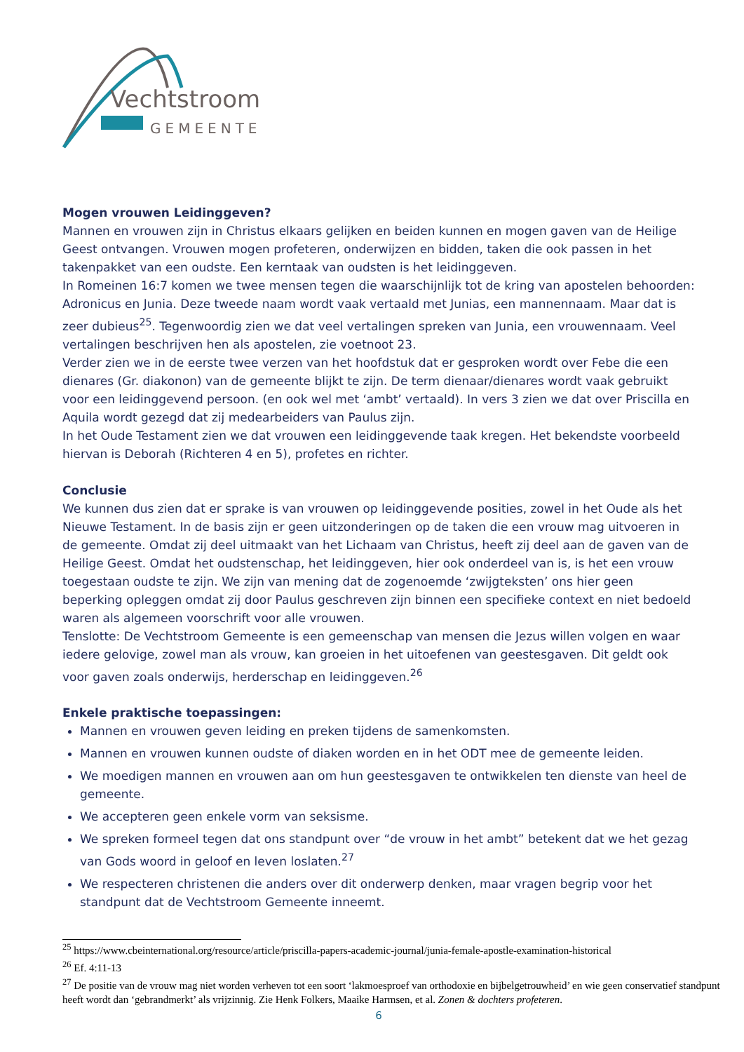Vechtstroom
GEMEENTE
Mogen vrouwen Leidinggeven?
Mannen en vrouwen zijn in Christus elkaars gelijken en beiden kunnen en mogen gaven van de Heilige Geest ontvangen. Vrouwen mogen profeteren, onderwijzen en bidden, taken die ook passen in het takenpakket van een oudste. Een kerntaak van oudsten is het leidinggeven.
In Romeinen 16:7 komen we twee mensen tegen die waarschijnlijk tot de kring van apostelen behoorden: Adronicus en Junia. Deze tweede naam wordt vaak vertaald met Junias, een mannennaam. Maar dat is zeer dubieus<sup>25</sup>. Tegenwoordig zien we dat veel vertalingen spreken van Junia, een vrouwennaam. Veel vertalingen beschrijven hen als apostelen, zie voetnoot 23.
Verder zien we in de eerste twee verzen van het hoofdstuk dat er gesproken wordt over Febe die een dienares (Gr. diakonon) van de gemeente blijkt te zijn. De term dienaar/dienares wordt vaak gebruikt voor een leidinggevend persoon. (en ook wel met ‘ambt’ vertaald). In vers 3 zien we dat over Priscilla en Aquila wordt gezegd dat zij medearbeiders van Paulus zijn.
In het Oude Testament zien we dat vrouwen een leidinggevende taak kregen. Het bekendste voorbeeld hiervan is Deborah (Richteren 4 en 5), profetes en richter.
Conclusie
We kunnen dus zien dat er sprake is van vrouwen op leidinggevende posities, zowel in het Oude als het Nieuwe Testament. In de basis zijn er geen uitzonderingen op de taken die een vrouw mag uitvoeren in de gemeente. Omdat zij deel uitmaakt van het Lichaam van Christus, heeft zij deel aan de gaven van de Heilige Geest. Omdat het oudstenschap, het leidinggeven, hier ook onderdeel van is, is het een vrouw toegestaan oudste te zijn. We zijn van mening dat de zogenoemde ‘zwijgteksten’ ons hier geen beperking opleggen omdat zij door Paulus geschreven zijn binnen een specifieke context en niet bedoeld waren als algemeen voorschrift voor alle vrouwen.
Tenslotte: De Vechtstroom Gemeente is een gemeenschap van mensen die Jezus willen volgen en waar iedere gelovige, zowel man als vrouw, kan groeien in het uitoefenen van geestesgaven. Dit geldt ook voor gaven zoals onderwijs, herderschap en leidinggeven.<sup>26</sup>
Enkele praktische toepassingen:
Mannen en vrouwen geven leiding en preken tijdens de samenkomsten.
Mannen en vrouwen kunnen oudste of diaken worden en in het ODT mee de gemeente leiden.
We moedigen mannen en vrouwen aan om hun geestesgaven te ontwikkelen ten dienste van heel de gemeente.
We accepteren geen enkele vorm van seksisme.
We spreken formeel tegen dat ons standpunt over “de vrouw in het ambt” betekent dat we het gezag van Gods woord in geloof en leven loslaten.<sup>27</sup>
We respecteren christenen die anders over dit onderwerp denken, maar vragen begrip voor het standpunt dat de Vechtstroom Gemeente inneemt.
<sup>25</sup> https://www.cbeinternational.org/resource/article/priscilla-papers-academic-journal/junia-female-apostle-examination-historical
<sup>26</sup> Ef. 4:11-13
<sup>27</sup> De positie van de vrouw mag niet worden verheven tot een soort ‘lakmoesproef van orthodoxie en bijbelgetrouwheid’ en wie geen conservatief standpunt heeft wordt dan ‘gebrandmerkt’ als vrijzinnig. Zie Henk Folkers, Maaike Harmsen, et al. Zonen & dochters profeteren.
6